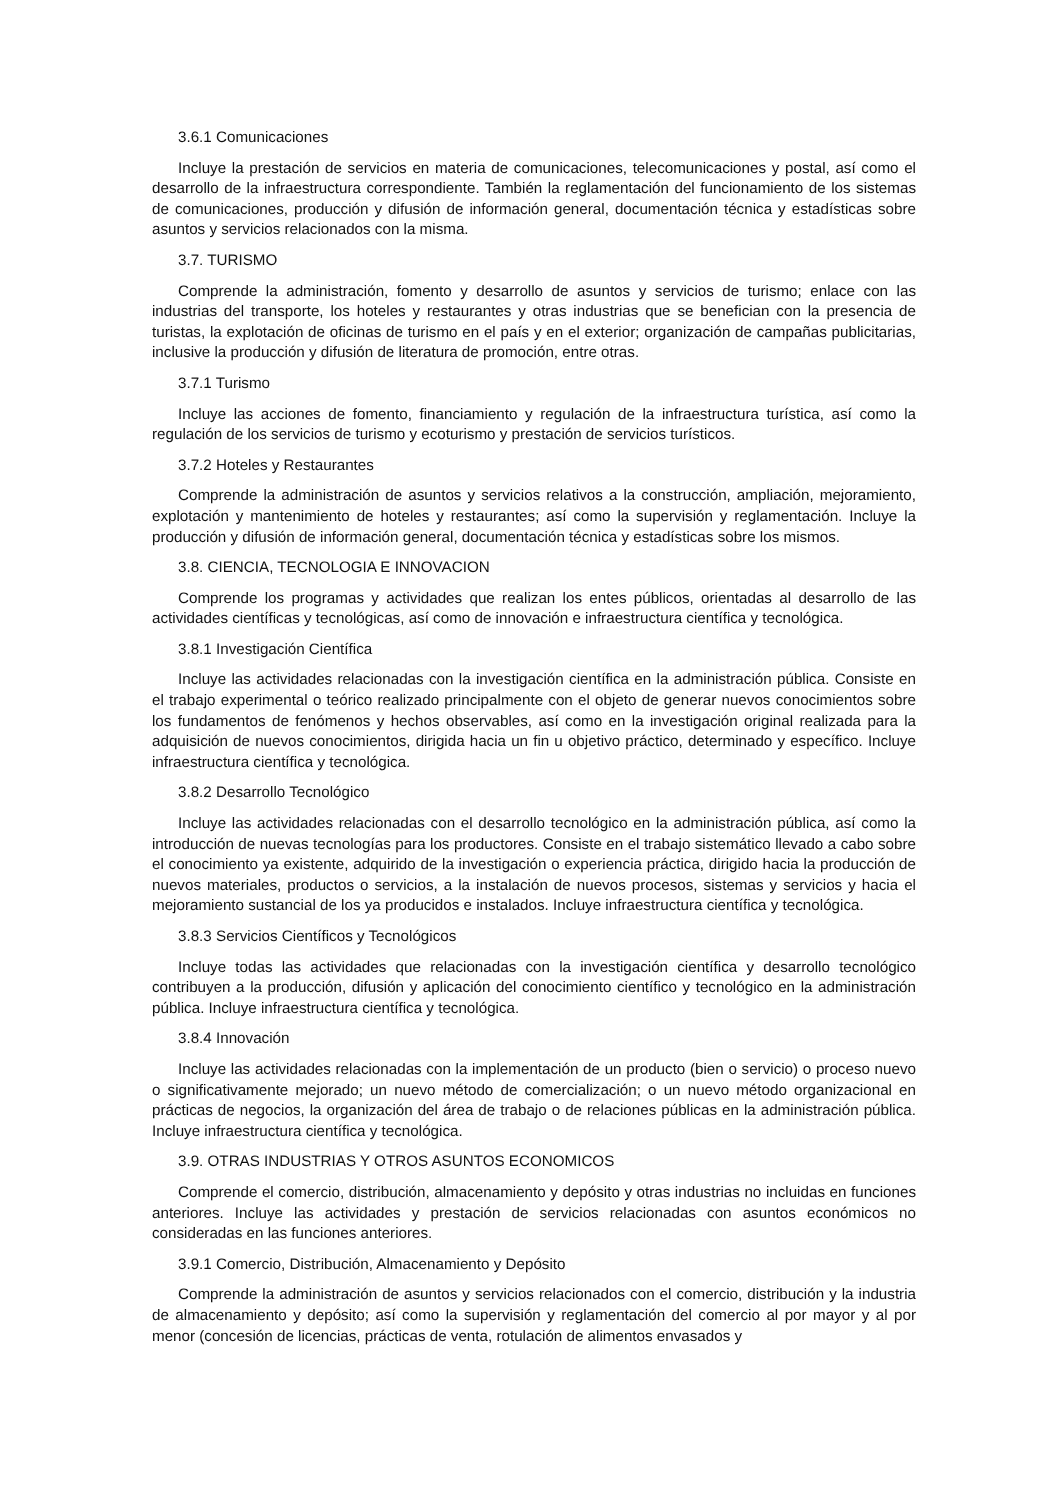3.6.1 Comunicaciones
Incluye la prestación de servicios en materia de comunicaciones, telecomunicaciones y postal, así como el desarrollo de la infraestructura correspondiente. También la reglamentación del funcionamiento de los sistemas de comunicaciones, producción y difusión de información general, documentación técnica y estadísticas sobre asuntos y servicios relacionados con la misma.
3.7. TURISMO
Comprende la administración, fomento y desarrollo de asuntos y servicios de turismo; enlace con las industrias del transporte, los hoteles y restaurantes y otras industrias que se benefician con la presencia de turistas, la explotación de oficinas de turismo en el país y en el exterior; organización de campañas publicitarias, inclusive la producción y difusión de literatura de promoción, entre otras.
3.7.1 Turismo
Incluye las acciones de fomento, financiamiento y regulación de la infraestructura turística, así como la regulación de los servicios de turismo y ecoturismo y prestación de servicios turísticos.
3.7.2 Hoteles y Restaurantes
Comprende la administración de asuntos y servicios relativos a la construcción, ampliación, mejoramiento, explotación y mantenimiento de hoteles y restaurantes; así como la supervisión y reglamentación. Incluye la producción y difusión de información general, documentación técnica y estadísticas sobre los mismos.
3.8. CIENCIA, TECNOLOGIA E INNOVACION
Comprende los programas y actividades que realizan los entes públicos, orientadas al desarrollo de las actividades científicas y tecnológicas, así como de innovación e infraestructura científica y tecnológica.
3.8.1 Investigación Científica
Incluye las actividades relacionadas con la investigación científica en la administración pública. Consiste en el trabajo experimental o teórico realizado principalmente con el objeto de generar nuevos conocimientos sobre los fundamentos de fenómenos y hechos observables, así como en la investigación original realizada para la adquisición de nuevos conocimientos, dirigida hacia un fin u objetivo práctico, determinado y específico. Incluye infraestructura científica y tecnológica.
3.8.2 Desarrollo Tecnológico
Incluye las actividades relacionadas con el desarrollo tecnológico en la administración pública, así como la introducción de nuevas tecnologías para los productores. Consiste en el trabajo sistemático llevado a cabo sobre el conocimiento ya existente, adquirido de la investigación o experiencia práctica, dirigido hacia la producción de nuevos materiales, productos o servicios, a la instalación de nuevos procesos, sistemas y servicios y hacia el mejoramiento sustancial de los ya producidos e instalados. Incluye infraestructura científica y tecnológica.
3.8.3 Servicios Científicos y Tecnológicos
Incluye todas las actividades que relacionadas con la investigación científica y desarrollo tecnológico contribuyen a la producción, difusión y aplicación del conocimiento científico y tecnológico en la administración pública. Incluye infraestructura científica y tecnológica.
3.8.4 Innovación
Incluye las actividades relacionadas con la implementación de un producto (bien o servicio) o proceso nuevo o significativamente mejorado; un nuevo método de comercialización; o un nuevo método organizacional en prácticas de negocios, la organización del área de trabajo o de relaciones públicas en la administración pública. Incluye infraestructura científica y tecnológica.
3.9. OTRAS INDUSTRIAS Y OTROS ASUNTOS ECONOMICOS
Comprende el comercio, distribución, almacenamiento y depósito y otras industrias no incluidas en funciones anteriores. Incluye las actividades y prestación de servicios relacionadas con asuntos económicos no consideradas en las funciones anteriores.
3.9.1 Comercio, Distribución, Almacenamiento y Depósito
Comprende la administración de asuntos y servicios relacionados con el comercio, distribución y la industria de almacenamiento y depósito; así como la supervisión y reglamentación del comercio al por mayor y al por menor (concesión de licencias, prácticas de venta, rotulación de alimentos envasados y